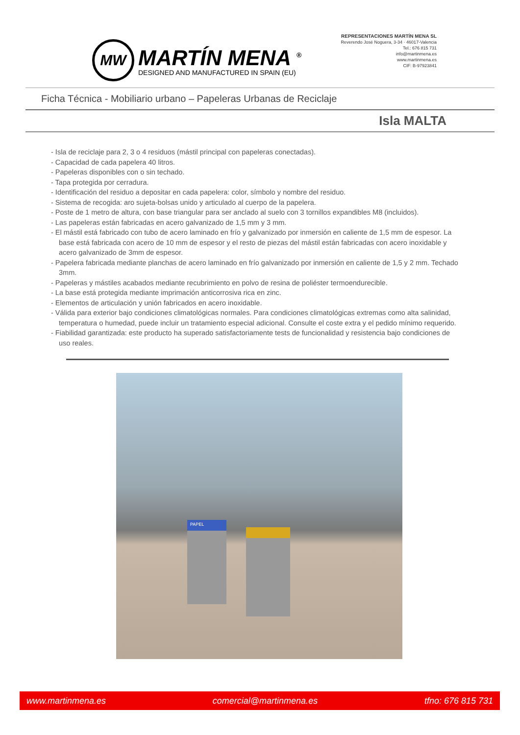MW
MARTÍN MENA <sup>®</sup>
DESIGNED AND MANUFACTURED IN SPAIN (EU)
REPRESENTACIONES MARTÍN MENA SL
Reverendo José Noguera, 3-34 · 46017-Valencia
Tel.: 676 815 731
info@martinmena.es
www.martinmena.es
CIF: B-97923841
Ficha Técnica - Mobiliario urbano – Papeleras Urbanas de Reciclaje
Isla MALTA
- Isla de reciclaje para 2, 3 o 4 residuos (mástil principal con papeleras conectadas).
- Capacidad de cada papelera 40 litros.
- Papeleras disponibles con o sin techado.
- Tapa protegida por cerradura.
- Identificación del residuo a depositar en cada papelera: color, símbolo y nombre del residuo.
- Sistema de recogida: aro sujeta-bolsas unido y articulado al cuerpo de la papelera.
- Poste de 1 metro de altura, con base triangular para ser anclado al suelo con 3 tornillos expandibles M8 (incluidos).
- Las papeleras están fabricadas en acero galvanizado de 1,5 mm y 3 mm.
- El mástil está fabricado con tubo de acero laminado en frío y galvanizado por inmersión en caliente de 1,5 mm de espesor. La base está fabricada con acero de 10 mm de espesor y el resto de piezas del mástil están fabricadas con acero inoxidable y acero galvanizado de 3mm de espesor.
- Papelera fabricada mediante planchas de acero laminado en frío galvanizado por inmersión en caliente de 1,5 y 2 mm. Techado 3mm.
- Papeleras y mástiles acabados mediante recubrimiento en polvo de resina de poliéster termoendurecible.
- La base está protegida mediante imprimación anticorrosiva rica en zinc.
- Elementos de articulación y unión fabricados en acero inoxidable.
- Válida para exterior bajo condiciones climatológicas normales. Para condiciones climatológicas extremas como alta salinidad, temperatura o humedad, puede incluir un tratamiento especial adicional. Consulte el coste extra y el pedido mínimo requerido.
- Fiabilidad garantizada: este producto ha superado satisfactoriamente tests de funcionalidad y resistencia bajo condiciones de uso reales.
PAPEL
www.martinmena.es comercial@martinmena.es tfno: 676 815 731